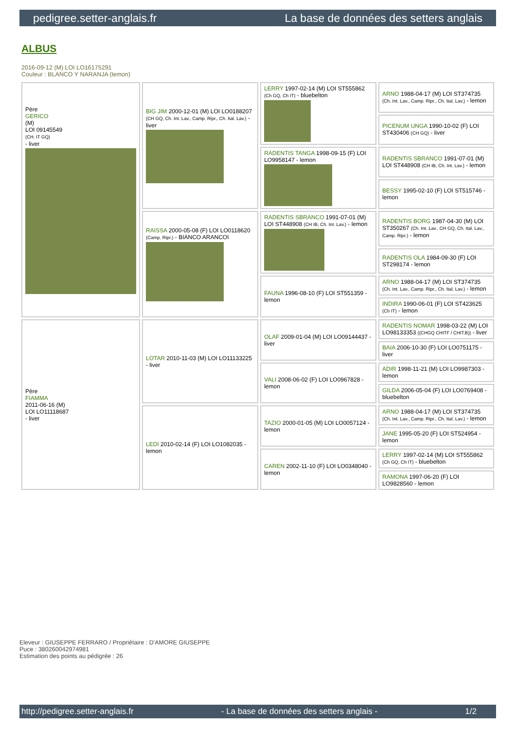pedigree.setter-anglais.fr La base de données des setters anglais
ALBUS
2016-09-12 (M) LOI LO16175291
Couleur : BLANCO Y NARANJA (lemon)
| Père GERICO (M) LOI 09145549 (CH. IT GQ) - liver | BIG JIM 2000-12-01 (M) LOI LO0188207 (CH GQ, Ch. Int. Lav., Camp. Ripr., Ch. Ital. Lav.) - liver | LERRY 1997-02-14 (M) LOI ST555862 (Ch GQ, Ch IT) - bluebelton | ARNO 1988-04-17 (M) LOI ST374735 (Ch. Int. Lav., Camp. Ripr., Ch. Ital. Lav.) - lemon |
| | | | PICENUM UNGA 1990-10-02 (F) LOI ST430406 (CH GQ) - liver |
| | | RADENTIS TANGA 1998-09-15 (F) LOI LO9958147 - lemon | RADENTIS SBRANCO 1991-07-01 (M) LOI ST448908 (CH IB, Ch. Int. Lav.) - lemon |
| | | | BESSY 1995-02-10 (F) LOI ST515746 - lemon |
| | RAISSA 2000-05-08 (F) LOI LO0118620 (Camp. Ripr.) - BIANCO ARANCOI | RADENTIS SBRANCO 1991-07-01 (M) LOI ST448908 (CH IB, Ch. Int. Lav.) - lemon | RADENTIS BORG 1987-04-30 (M) LOI ST350267 (Ch. Int. Lav., CH GQ, Ch. Ital. Lav., Camp. Ripr.) - lemon |
| | | | RADENTIS OLA 1984-09-30 (F) LOI ST298174 - lemon |
| | | FAUNA 1996-08-10 (F) LOI ST551359 - lemon | ARNO 1988-04-17 (M) LOI ST374735 (Ch. Int. Lav., Camp. Ripr., Ch. Ital. Lav.) - lemon |
| | | | INDIRA 1990-06-01 (F) LOI ST423625 (Ch IT) - lemon |
| Père FIAMMA 2011-06-16 (M) LOI LO11118687 - liver | LOTAR 2010-11-03 (M) LOI LO11133225 - liver | OLAF 2009-01-04 (M) LOI LO09144437 - liver | RADENTIS NOMAR 1998-03-22 (M) LOI LO98133353 ((CHGQ CHITF / CHIT.B)) - liver |
| | | | BAIA 2006-10-30 (F) LOI LO0751175 - liver |
| | | VALI 2008-06-02 (F) LOI LO0967828 - lemon | ADIR 1998-11-21 (M) LOI LO9987303 - lemon |
| | | | GILDA 2006-05-04 (F) LOI LO0769408 - bluebelton |
| | LEDI 2010-02-14 (F) LOI LO1082035 - lemon | TAZIO 2000-01-05 (M) LOI LO0057124 - lemon | ARNO 1988-04-17 (M) LOI ST374735 (Ch. Int. Lav., Camp. Ripr., Ch. Ital. Lav.) - lemon |
| | | | JANE 1995-05-20 (F) LOI ST524954 - lemon |
| | | CAREN 2002-11-10 (F) LOI LO0348040 - lemon | LERRY 1997-02-14 (M) LOI ST555862 (Ch GQ, Ch IT) - bluebelton |
| | | | RAMONA 1997-06-20 (F) LOI LO9828560 - lemon |
Eleveur : GIUSEPPE FERRARO / Propriétaire : D'AMORE GIUSEPPE
Puce : 380260042974981
Estimation des points au pédigrée : 26
http://pedigree.setter-anglais.fr - La base de données des setters anglais - 1/2